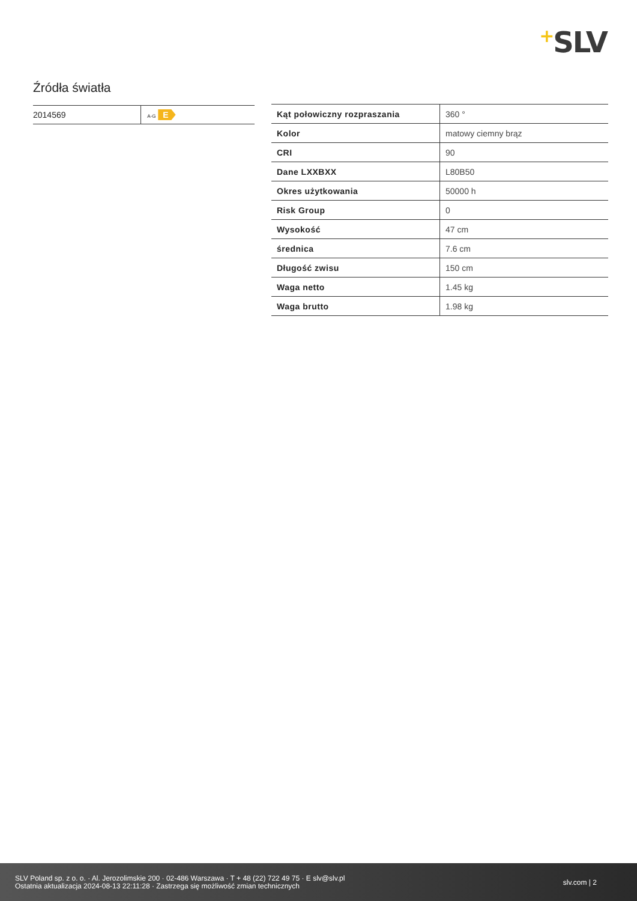+SLV
Źródła światła
| 2014569 | A-G E |
| Kąt połowiczny rozpraszania | 360 ° |
| Kolor | matowy ciemny brąz |
| CRI | 90 |
| Dane LXXBXX | L80B50 |
| Okres użytkowania | 50000 h |
| Risk Group | 0 |
| Wysokość | 47 cm |
| średnica | 7.6 cm |
| Długość zwisu | 150 cm |
| Waga netto | 1.45 kg |
| Waga brutto | 1.98 kg |
SLV Poland sp. z o. o. · Al. Jerozolimskie 200 · 02-486 Warszawa · T + 48 (22) 722 49 75 · E slv@slv.pl
Ostatnia aktualizacja 2024-08-13 22:11:28 · Zastrzega się możliwość zmian technicznych
slv.com | 2